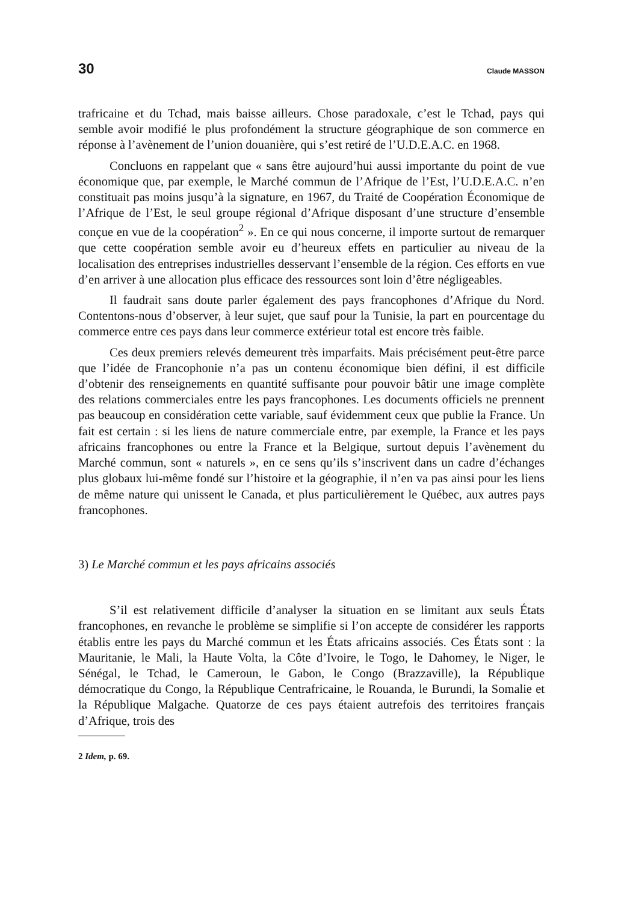30 Claude MASSON
trafricaine et du Tchad, mais baisse ailleurs. Chose paradoxale, c’est le Tchad, pays qui semble avoir modifié le plus profondément la structure géographique de son commerce en réponse à l’avènement de l’union douanière, qui s’est retiré de l’U.D.E.A.C. en 1968.
Concluons en rappelant que « sans être aujourd’hui aussi importante du point de vue économique que, par exemple, le Marché commun de l’Afrique de l’Est, l’U.D.E.A.C. n’en constituait pas moins jusqu’à la signature, en 1967, du Traité de Coopération Économique de l’Afrique de l’Est, le seul groupe régional d’Afrique disposant d’une structure d’ensemble conçue en vue de la coopération<sup>2</sup> ». En ce qui nous concerne, il importe surtout de remarquer que cette coopération semble avoir eu d’heureux effets en particulier au niveau de la localisation des entreprises industrielles desservant l’ensemble de la région. Ces efforts en vue d’en arriver à une allocation plus efficace des ressources sont loin d’être négligeables.
Il faudrait sans doute parler également des pays francophones d’Afrique du Nord. Contentons-nous d’observer, à leur sujet, que sauf pour la Tunisie, la part en pourcentage du commerce entre ces pays dans leur commerce extérieur total est encore très faible.
Ces deux premiers relevés demeurent très imparfaits. Mais précisément peut-être parce que l’idée de Francophonie n’a pas un contenu économique bien défini, il est difficile d’obtenir des renseignements en quantité suffisante pour pouvoir bâtir une image complète des relations commerciales entre les pays francophones. Les documents officiels ne prennent pas beaucoup en considération cette variable, sauf évidemment ceux que publie la France. Un fait est certain : si les liens de nature commerciale entre, par exemple, la France et les pays africains francophones ou entre la France et la Belgique, surtout depuis l’avènement du Marché commun, sont « naturels », en ce sens qu’ils s’inscrivent dans un cadre d’échanges plus globaux lui-même fondé sur l’histoire et la géographie, il n’en va pas ainsi pour les liens de même nature qui unissent le Canada, et plus particulièrement le Québec, aux autres pays francophones.
3) Le Marché commun et les pays africains associés
S’il est relativement difficile d’analyser la situation en se limitant aux seuls États francophones, en revanche le problème se simplifie si l’on accepte de considérer les rapports établis entre les pays du Marché commun et les États africains associés. Ces États sont : la Mauritanie, le Mali, la Haute Volta, la Côte d’Ivoire, le Togo, le Dahomey, le Niger, le Sénégal, le Tchad, le Cameroun, le Gabon, le Congo (Brazzaville), la République démocratique du Congo, la République Centrafricaine, le Rouanda, le Burundi, la Somalie et la République Malgache. Quatorze de ces pays étaient autrefois des territoires français d’Afrique, trois des
2 Idem, p. 69.